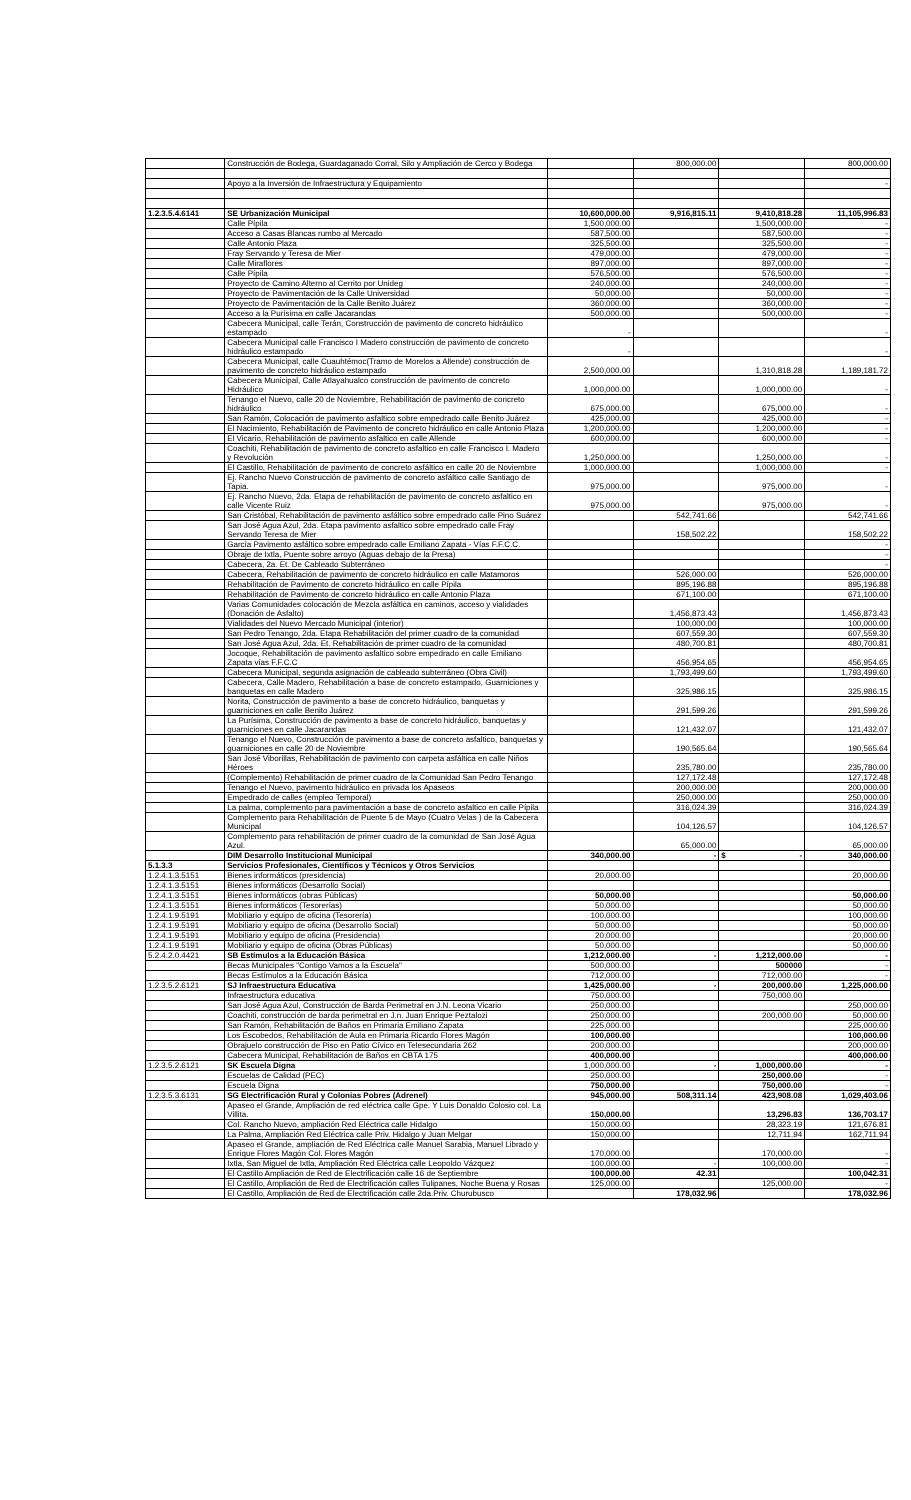| | Construcción de Bodega, Guardaganado Corral, Silo y Ampliación de Cerco y Bodega | | 800,000.00 | | 800,000.00 |
| | Apoyo a la Inversión de Infraestructura y Equipamiento | | | | - |
| 1.2.3.5.4.6141 | SE Urbanización Municipal | 10,600,000.00 | 9,916,815.11 | 9,410,818.28 | 11,105,996.83 |
| | Calle Pípila | 1,500,000.00 | | 1,500,000.00 | - |
| | Acceso a Casas Blancas rumbo al Mercado | 587,500.00 | | 587,500.00 | - |
| | Calle Antonio Plaza | 325,500.00 | | 325,500.00 | - |
| | Fray Servando y Teresa de Mier | 479,000.00 | | 479,000.00 | - |
| | Calle Miraflores | 897,000.00 | | 897,000.00 | - |
| | Calle Pípila | 576,500.00 | | 576,500.00 | - |
| | Proyecto de Camino Alterno al Cerrito por Unideg | 240,000.00 | | 240,000.00 | - |
| | Proyecto de Pavimentación de la Calle Universidad | 50,000.00 | | 50,000.00 | - |
| | Proyecto de Pavimentación de la Calle Benito Juárez | 360,000.00 | | 360,000.00 | - |
| | Acceso a la Purísima en calle Jacarandas | 500,000.00 | | 500,000.00 | - |
| | Cabecera Municipal, calle Terán, Construcción de pavimento de concreto hidráulico estampado | - | | | - |
| | Cabecera Municipal calle Francisco I Madero construcción de pavimento de concreto hidráulico estampado | - | | | - |
| | Cabecera Municipal, calle Cuauhtémoc(Tramo de Morelos a Allende) construcción de pavimento de concreto hidráulico estampado | 2,500,000.00 | | 1,310,818.28 | 1,189,181.72 |
| | Cabecera Municipal, Calle Atlayahualco construcción de pavimento de concreto Hidráulico | 1,000,000.00 | | 1,000,000.00 | - |
| | Tenango el Nuevo, calle 20 de Noviembre, Rehabilitación de pavimento de concreto hidráulico | 675,000.00 | | 675,000.00 | - |
| | San Ramón, Colocación de pavimento asfaltico sobre empedrado calle Benito Juárez | 425,000.00 | | 425,000.00 | - |
| | El Nacimiento, Rehabilitación de Pavimento de concreto hidráulico en calle Antonio Plaza | 1,200,000.00 | | 1,200,000.00 | - |
| | El Vicario, Rehabilitación de pavimento asfaltico en calle Allende | 600,000.00 | | 600,000.00 | - |
| | Coachiti, Rehabilitación de pavimento de concreto asfaltico en calle Francisco I. Madero y Revolución | 1,250,000.00 | | 1,250,000.00 | - |
| | El Castillo, Rehabilitación de pavimento de concreto asfáltico en calle 20 de Noviembre | 1,000,000.00 | | 1,000,000.00 | - |
| | Ej. Rancho Nuevo Construcción de pavimento de concreto asfáltico calle Santiago de Tapia. | 975,000.00 | | 975,000.00 | - |
| | Ej. Rancho Nuevo, 2da. Etapa de rehabilitación de pavimento de concreto asfaltico en calle Vicente Ruiz | 975,000.00 | | 975,000.00 | - |
| | San Cristóbal, Rehabilitación de pavimento asfáltico sobre empedrado calle Pino Suárez | | 542,741.66 | | 542,741.66 |
| | San José Agua Azul, 2da. Etapa pavimento asfaltico sobre empedrado calle Fray Servando Teresa de Mier | | 158,502.22 | | 158,502.22 |
| | García Pavimento asfáltico sobre empedrado calle Emiliano Zapata - Vías F.F.C.C. | | | | - |
| | Obraje de Ixtla, Puente sobre arroyo (Aguas debajo de la Presa) | | | | - |
| | Cabecera, 2a. Et. De Cableado Subterráneo | | | | - |
| | Cabecera, Rehabilitación de pavimento de concreto hidráulico en calle Matamoros | | 526,000.00 | | 526,000.00 |
| | Rehabilitación de Pavimento de concreto hidráulico en calle Pípila | | 895,196.88 | | 895,196.88 |
| | Rehabilitación de Pavimento de concreto hidráulico en calle Antonio Plaza | | 671,100.00 | | 671,100.00 |
| | Varias Comunidades colocación de Mezcla asfáltica en caminos, acceso y vialidades (Donación de Asfalto) | | 1,456,873.43 | | 1,456,873.43 |
| | Vialidades del Nuevo Mercado Municipal (interior) | | 100,000.00 | | 100,000.00 |
| | San Pedro Tenango, 2da. Etapa Rehabilitación del primer cuadro de la comunidad | | 607,559.30 | | 607,559.30 |
| | San José Agua Azul, 2da. Et. Rehabilitación de primer cuadro de la comunidad | | 480,700.81 | | 480,700.81 |
| | Jocoque, Rehabilitación de pavimento asfaltico sobre empedrado en calle Emiliano Zapata vías F.F.C.C | | 456,954.65 | | 456,954.65 |
| | Cabecera Municipal, segunda asignación de cableado subterráneo (Obra Civil) | | 1,793,499.60 | | 1,793,499.60 |
| | Cabecera, Calle Madero, Rehabilitación a base de concreto estampado, Guarniciones y banquetas en calle Madero | | 325,986.15 | | 325,986.15 |
| | Norita, Construcción de pavimento a base de concreto hidráulico, banquetas y guarniciones en calle Benito Juárez | | 291,599.26 | | 291,599.26 |
| | La Purísima, Construcción de pavimento a base de concreto hidráulico, banquetas y guarniciones en calle Jacarandas | | 121,432.07 | | 121,432.07 |
| | Tenango el Nuevo, Construcción de pavimento a base de concreto asfaltico, banquetas y guarniciones en calle 20 de Noviembre | | 190,565.64 | | 190,565.64 |
| | San José Viborillas, Rehabilitación de pavimento con carpeta asfáltica en calle Niños Héroes | | 235,780.00 | | 235,780.00 |
| | (Complemento) Rehabilitación de primer cuadro de la Comunidad San Pedro Tenango | | 127,172.48 | | 127,172.48 |
| | Tenango el Nuevo, pavimento hidráulico en privada los Apaseos | | 200,000.00 | | 200,000.00 |
| | Empedrado de calles (empleo Temporal) | | 250,000.00 | | 250,000.00 |
| | La palma, complemento para pavimentación a base de concreto asfaltico en calle Pípila | | 316,024.39 | | 316,024.39 |
| | Complemento para Rehabilitación de Puente 5 de Mayo (Cuatro Velas ) de la Cabecera Municipal | | 104,126.57 | | 104,126.57 |
| | Complemento para rehabilitación de primer cuadro de la comunidad de San José Agua Azul. | | 65,000.00 | | 65,000.00 |
| | DIM Desarrollo Institucional Municipal | 340,000.00 | - | $ - | 340,000.00 |
| 5.1.3.3 | Servicios Profesionales, Científicos y Técnicos y Otros Servicios | | | | |
| 1.2.4.1.3.5151 | Bienes informáticos (presidencia) | 20,000.00 | | | 20,000.00 |
| 1.2.4.1.3.5151 | Bienes informáticos (Desarrollo Social) | | | | |
| 1.2.4.1.3.5151 | Bienes informáticos (obras Públicas) | 50,000.00 | | | 50,000.00 |
| 1.2.4.1.3.5151 | Bienes informáticos (Tesorerías) | 50,000.00 | | | 50,000.00 |
| 1.2.4.1.9.5191 | Mobiliario y equipo de oficina (Tesorería) | 100,000.00 | | | 100,000.00 |
| 1.2.4.1.9.5191 | Mobiliario y equipo de oficina (Desarrollo Social) | 50,000.00 | | | 50,000.00 |
| 1.2.4.1.9.5191 | Mobiliario y equipo de oficina (Presidencia) | 20,000.00 | | | 20,000.00 |
| 1.2.4.1.9.5191 | Mobiliario y equipo de oficina (Obras Públicas) | 50,000.00 | | | 50,000.00 |
| 5.2.4.2.0.4421 | SB Estímulos a la Educación Básica | 1,212,000.00 | - | 1,212,000.00 | - |
| | Becas Municipales "Contigo Vamos a la Escuela" | 500,000.00 | | 500000 | - |
| | Becas Estímulos a la Educación Básica | 712,000.00 | | 712,000.00 | - |
| 1.2.3.5.2.6121 | SJ Infraestructura Educativa | 1,425,000.00 | - | 200,000.00 | 1,225,000.00 |
| | Infraestructura educativa | 750,000.00 | | 750,000.00 | |
| | San José Agua Azul, Construcción de Barda Perimetral en J.N. Leona Vicario | 250,000.00 | | | 250,000.00 |
| | Coachiti, construcción de barda perimetral en J.n. Juan Enrique Peztalozi | 250,000.00 | | 200,000.00 | 50,000.00 |
| | San Ramón, Rehabilitación de Baños en Primaria Emiliano Zapata | 225,000.00 | | | 225,000.00 |
| | Los Escobedos, Rehabilitación de Aula en Primaria Ricardo Flores Magón | 100,000.00 | | | 100,000.00 |
| | Obrajuelo construcción de Piso en Patio Cívico en Telesecundaria 262 | 200,000.00 | | | 200,000.00 |
| | Cabecera Municipal, Rehabilitación de Baños en CBTA 175 | 400,000.00 | | | 400,000.00 |
| 1.2.3.5.2.6121 | SK Escuela Digna | 1,000,000.00 | - | 1,000,000.00 | - |
| | Escuelas de Calidad (PEC) | 250,000.00 | | 250,000.00 | - |
| | Escuela Digna | 750,000.00 | | 750,000.00 | - |
| 1.2.3.5.3.6131 | SG Electrificación Rural y Colonias Pobres (Adrenel) | 945,000.00 | 508,311.14 | 423,908.08 | 1,029,403.06 |
| | Apaseo el Grande, Ampliación de red eléctrica calle Gpe. Y Luis Donaldo Colosio col. La Villita. | 150,000.00 | | 13,296.83 | 136,703.17 |
| | Col. Rancho Nuevo, ampliación Red Eléctrica calle Hidalgo | 150,000.00 | | 28,323.19 | 121,676.81 |
| | La Palma, Ampliación Red Eléctrica calle Priv. Hidalgo y Juan Melgar | 150,000.00 | | 12,711.94 | 162,711.94 |
| | Apaseo el Grande, ampliación de Red Eléctrica calle Manuel Sarabia, Manuel Librado y Enrique Flores Magón Col. Flores Magón | 170,000.00 | | 170,000.00 | - |
| | Ixtla, San Miguel de Ixtla, Ampliación Red Eléctrica calle Leopoldo Vázquez | 100,000.00 | - | 100,000.00 | - |
| | El Castillo Ampliación de Red de Electrificación calle 16 de Septiembre | 100,000.00 | 42.31 | | 100,042.31 |
| | El Castillo, Ampliación de Red de Electrificación calles Tulipanes, Noche Buena y Rosas | 125,000.00 | | 125,000.00 | - |
| | El Castillo, Ampliación de Red de Electrificación calle 2da.Priv. Churubusco | | 178,032.96 | | 178,032.96 |